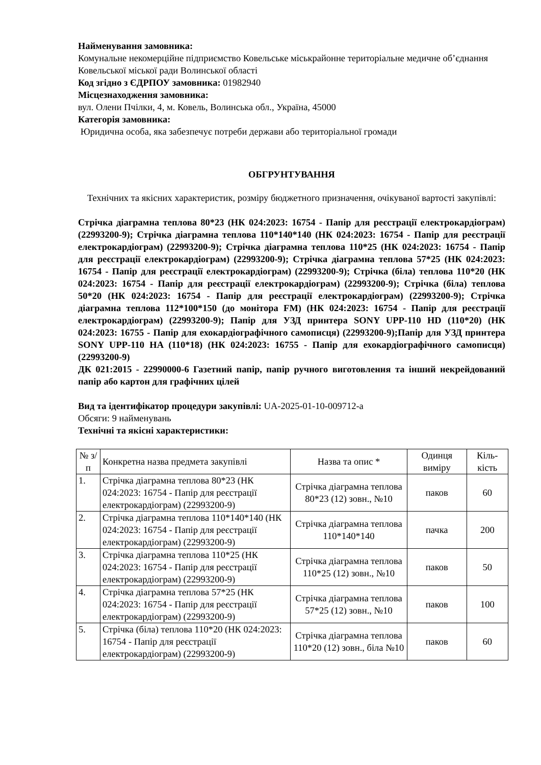Найменування замовника:
Комунальне некомерційне підприємство Ковельське міськрайонне територіальне медичне об’єднання Ковельської міської ради Волинської області
Код згідно з ЄДРПОУ замовника: 01982940
Місцезнаходження замовника:
вул. Олени Пчілки, 4, м. Ковель, Волинська обл., Україна, 45000
Категорія замовника:
Юридична особа, яка забезпечує потреби держави або територіальної громади
ОБГРУНТУВАННЯ
Технічних та якісних характеристик, розміру бюджетного призначення, очікуваної вартості закупівлі:
Стрічка діаграмна теплова 80*23 (НК 024:2023: 16754 - Папір для реєстрації електрокардіограм) (22993200-9); Стрічка діаграмна теплова 110*140*140 (НК 024:2023: 16754 - Папір для реєстрації електрокардіограм) (22993200-9); Стрічка діаграмна теплова 110*25 (НК 024:2023: 16754 - Папір для реєстрації електрокардіограм) (22993200-9); Стрічка діаграмна теплова 57*25 (НК 024:2023: 16754 - Папір для реєстрації електрокардіограм) (22993200-9); Стрічка (біла) теплова 110*20 (НК 024:2023: 16754 - Папір для реєстрації електрокардіограм) (22993200-9); Стрічка (біла) теплова 50*20 (НК 024:2023: 16754 - Папір для реєстрації електрокардіограм) (22993200-9); Стрічка діаграмна теплова 112*100*150 (до монітора FM) (НК 024:2023: 16754 - Папір для реєстрації електрокардіограм) (22993200-9); Папір для УЗД принтера SONY UPP-110 HD (110*20) (НК 024:2023: 16755 - Папір для ехокардіографічного самописця) (22993200-9);Папір для УЗД принтера SONY UPP-110 HA (110*18) (НК 024:2023: 16755 - Папір для ехокардіографічного самописця) (22993200-9)
ДК 021:2015 - 22990000-6 Газетний папір, папір ручного виготовлення та інший некрейдований папір або картон для графічних цілей
Вид та ідентифікатор процедури закупівлі: UA-2025-01-10-009712-a
Обсяги: 9 найменувань
Технічні та якісні характеристики:
| № з/п | Конкретна назва предмета закупівлі | Назва та опис * | Одинця виміру | Кіль-кість |
| 1. | Стрічка діаграмна теплова 80*23 (НК 024:2023: 16754 - Папір для реєстрації електрокардіограм) (22993200-9) | Стрічка діаграмна теплова 80*23 (12) зовн., №10 | паков | 60 |
| 2. | Стрічка діаграмна теплова 110*140*140 (НК 024:2023: 16754 - Папір для реєстрації електрокардіограм) (22993200-9) | Стрічка діаграмна теплова 110*140*140 | пачка | 200 |
| 3. | Стрічка діаграмна теплова 110*25 (НК 024:2023: 16754 - Папір для реєстрації електрокардіограм) (22993200-9) | Стрічка діаграмна теплова 110*25 (12) зовн., №10 | паков | 50 |
| 4. | Стрічка діаграмна теплова 57*25 (НК 024:2023: 16754 - Папір для реєстрації електрокардіограм) (22993200-9) | Стрічка діаграмна теплова 57*25 (12) зовн., №10 | паков | 100 |
| 5. | Стрічка (біла) теплова 110*20 (НК 024:2023: 16754 - Папір для реєстрації електрокардіограм) (22993200-9) | Стрічка діаграмна теплова 110*20 (12) зовн., біла №10 | паков | 60 |